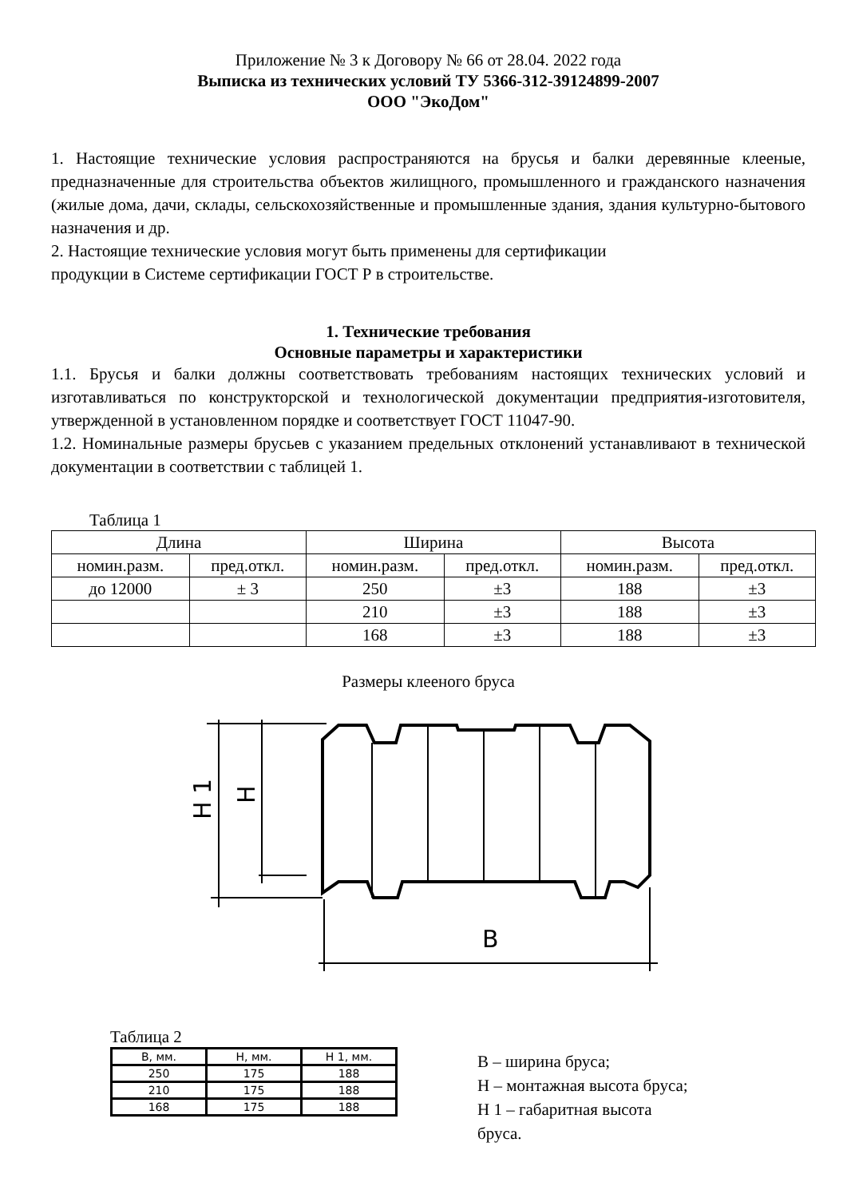Приложение № 3 к Договору № 66 от 28.04. 2022 года
Выписка из технических условий ТУ 5366-312-39124899-2007
ООО "ЭкоДом"
1. Настоящие технические условия распространяются на брусья и балки деревянные клееные, предназначенные для строительства объектов жилищного, промышленного и гражданского назначения (жилые дома, дачи, склады, сельскохозяйственные и промышленные здания, здания культурно-бытового назначения и др.
2. Настоящие технические условия могут быть применены для сертификации
продукции в Системе сертификации ГОСТ Р в строительстве.
1. Технические требования
Основные параметры и характеристики
1.1. Брусья и балки должны соответствовать требованиям настоящих технических условий и изготавливаться по конструкторской и технологической документации предприятия-изготовителя, утвержденной в установленном порядке и соответствует ГОСТ 11047-90.
1.2. Номинальные размеры брусьев с указанием предельных отклонений устанавливают в технической документации в соответствии с таблицей 1.
Таблица 1
| Длина | | Ширина | | Высота | |
| номин.разм. | пред.откл. | номин.разм. | пред.откл. | номин.разм. | пред.откл. |
| до 12000 | ± 3 | 250 | ±3 | 188 | ±3 |
| | | 210 | ±3 | 188 | ±3 |
| | | 168 | ±3 | 188 | ±3 |
Размеры клееного бруса
B
H 1
H
Таблица 2
| B, мм. | H, мм. | H 1, мм. |
| 250 | 175 | 188 |
| 210 | 175 | 188 |
| 168 | 175 | 188 |
B – ширина бруса;
H – монтажная высота бруса;
H 1 – габаритная высота
бруса.